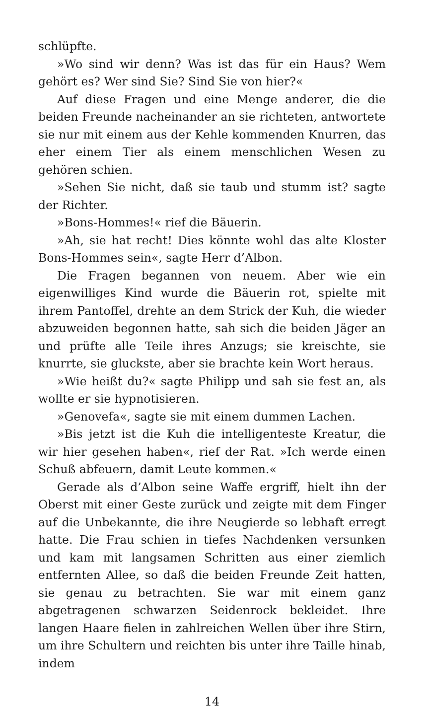schlüpfte.
»Wo sind wir denn? Was ist das für ein Haus? Wem gehört es? Wer sind Sie? Sind Sie von hier?«
Auf diese Fragen und eine Menge anderer, die die beiden Freunde nacheinander an sie richteten, antwortete sie nur mit einem aus der Kehle kommenden Knurren, das eher einem Tier als einem menschlichen Wesen zu gehören schien.
»Sehen Sie nicht, daß sie taub und stumm ist? sagte der Richter.
»Bons-Hommes!« rief die Bäuerin.
»Ah, sie hat recht! Dies könnte wohl das alte Kloster Bons-Hommes sein«, sagte Herr d’Albon.
Die Fragen begannen von neuem. Aber wie ein eigenwilliges Kind wurde die Bäuerin rot, spielte mit ihrem Pantoffel, drehte an dem Strick der Kuh, die wieder abzuweiden begonnen hatte, sah sich die beiden Jäger an und prüfte alle Teile ihres Anzugs; sie kreischte, sie knurrte, sie gluckste, aber sie brachte kein Wort heraus.
»Wie heißt du?« sagte Philipp und sah sie fest an, als wollte er sie hypnotisieren.
»Genovefa«, sagte sie mit einem dummen Lachen.
»Bis jetzt ist die Kuh die intelligenteste Kreatur, die wir hier gesehen haben«, rief der Rat. »Ich werde einen Schuß abfeuern, damit Leute kommen.«
Gerade als d’Albon seine Waffe ergriff, hielt ihn der Oberst mit einer Geste zurück und zeigte mit dem Finger auf die Unbekannte, die ihre Neugierde so lebhaft erregt hatte. Die Frau schien in tiefes Nachdenken versunken und kam mit langsamen Schritten aus einer ziemlich entfernten Allee, so daß die beiden Freunde Zeit hatten, sie genau zu betrachten. Sie war mit einem ganz abgetragenen schwarzen Seidenrock bekleidet. Ihre langen Haare fielen in zahlreichen Wellen über ihre Stirn, um ihre Schultern und reichten bis unter ihre Taille hinab, indem
14